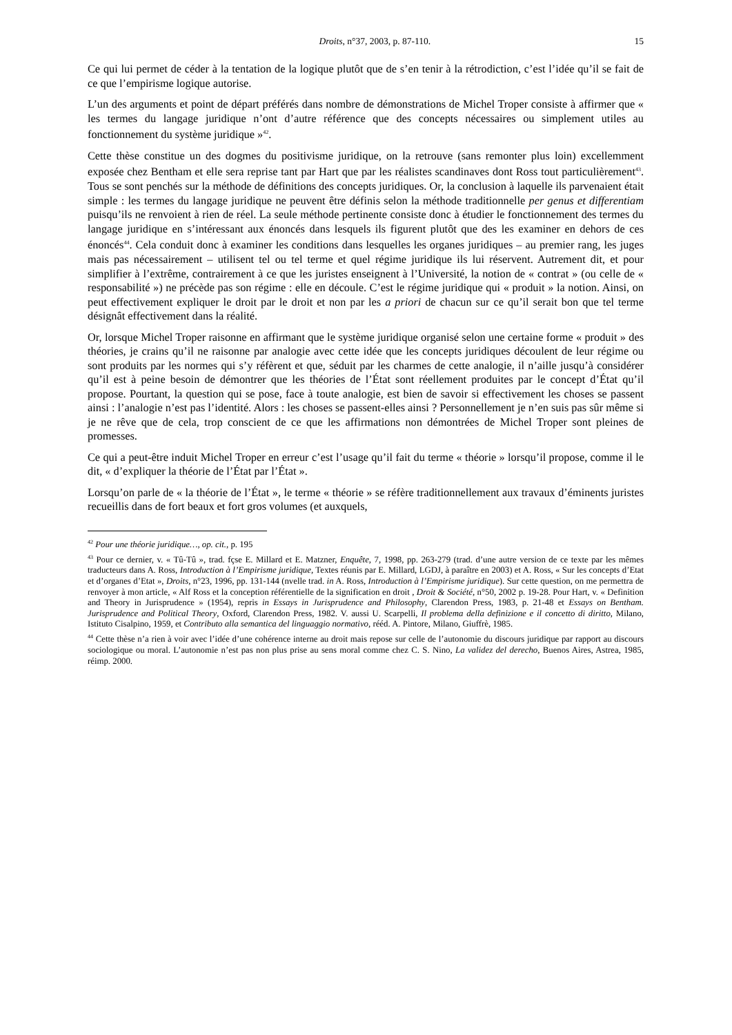Droits, n°37, 2003, p. 87-110. 15
Ce qui lui permet de céder à la tentation de la logique plutôt que de s’en tenir à la rétrodiction, c’est l’idée qu’il se fait de ce que l’empirisme logique autorise.
L’un des arguments et point de départ préférés dans nombre de démonstrations de Michel Troper consiste à affirmer que « les termes du langage juridique n’ont d’autre référence que des concepts nécessaires ou simplement utiles au fonctionnement du système juridique »<sup>42</sup>.
Cette thèse constitue un des dogmes du positivisme juridique, on la retrouve (sans remonter plus loin) excellemment exposée chez Bentham et elle sera reprise tant par Hart que par les réalistes scandinaves dont Ross tout particulièrement<sup>43</sup>. Tous se sont penchés sur la méthode de définitions des concepts juridiques. Or, la conclusion à laquelle ils parvenaient était simple : les termes du langage juridique ne peuvent être définis selon la méthode traditionnelle per genus et differentiam puisqu’ils ne renvoient à rien de réel. La seule méthode pertinente consiste donc à étudier le fonctionnement des termes du langage juridique en s’intéressant aux énoncés dans lesquels ils figurent plutôt que des les examiner en dehors de ces énoncés<sup>44</sup>. Cela conduit donc à examiner les conditions dans lesquelles les organes juridiques – au premier rang, les juges mais pas nécessairement – utilisent tel ou tel terme et quel régime juridique ils lui réservent. Autrement dit, et pour simplifier à l’extrême, contrairement à ce que les juristes enseignent à l’Université, la notion de « contrat » (ou celle de « responsabilité ») ne précède pas son régime : elle en découle. C’est le régime juridique qui « produit » la notion. Ainsi, on peut effectivement expliquer le droit par le droit et non par les a priori de chacun sur ce qu’il serait bon que tel terme désignât effectivement dans la réalité.
Or, lorsque Michel Troper raisonne en affirmant que le système juridique organisé selon une certaine forme « produit » des théories, je crains qu’il ne raisonne par analogie avec cette idée que les concepts juridiques découlent de leur régime ou sont produits par les normes qui s’y réfèrent et que, séduit par les charmes de cette analogie, il n’aille jusqu’à considérer qu’il est à peine besoin de démontrer que les théories de l’État sont réellement produites par le concept d’État qu’il propose. Pourtant, la question qui se pose, face à toute analogie, est bien de savoir si effectivement les choses se passent ainsi : l’analogie n’est pas l’identité. Alors : les choses se passent-elles ainsi ? Personnellement je n’en suis pas sûr même si je ne rêve que de cela, trop conscient de ce que les affirmations non démontrées de Michel Troper sont pleines de promesses.
Ce qui a peut-être induit Michel Troper en erreur c’est l’usage qu’il fait du terme « théorie » lorsqu’il propose, comme il le dit, « d’expliquer la théorie de l’État par l’État ».
Lorsqu’on parle de « la théorie de l’État », le terme « théorie » se réfère traditionnellement aux travaux d’éminents juristes recueillis dans de fort beaux et fort gros volumes (et auxquels,
<sup>42</sup> Pour une théorie juridique…, op. cit., p. 195
<sup>43</sup> Pour ce dernier, v. « Tû-Tû », trad. fçse E. Millard et E. Matzner, Enquête, 7, 1998, pp. 263-279 (trad. d’une autre version de ce texte par les mêmes traducteurs dans A. Ross, Introduction à l’Empirisme juridique, Textes réunis par E. Millard, LGDJ, à paraître en 2003) et A. Ross, « Sur les concepts d’Etat et d’organes d’Etat », Droits, n°23, 1996, pp. 131-144 (nvelle trad. in A. Ross, Introduction à l’Empirisme juridique). Sur cette question, on me permettra de renvoyer à mon article, « Alf Ross et la conception référentielle de la signification en droit , Droit & Société, n°50, 2002 p. 19-28. Pour Hart, v. « Definition and Theory in Jurisprudence » (1954), repris in Essays in Jurisprudence and Philosophy, Clarendon Press, 1983, p. 21-48 et Essays on Bentham. Jurisprudence and Political Theory, Oxford, Clarendon Press, 1982. V. aussi U. Scarpelli, Il problema della definizione e il concetto di diritto, Milano, Istituto Cisalpino, 1959, et Contributo alla semantica del linguaggio normativo, rééd. A. Pintore, Milano, Giuffrè, 1985.
<sup>44</sup> Cette thèse n’a rien à voir avec l’idée d’une cohérence interne au droit mais repose sur celle de l’autonomie du discours juridique par rapport au discours sociologique ou moral. L’autonomie n’est pas non plus prise au sens moral comme chez C. S. Nino, La validez del derecho, Buenos Aires, Astrea, 1985, réimp. 2000.